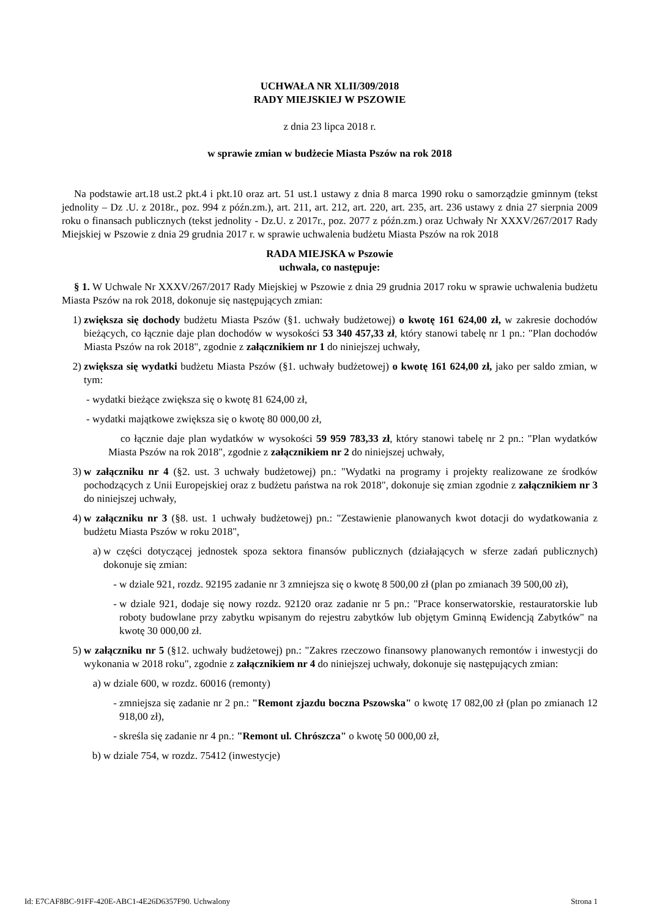UCHWAŁA NR XLII/309/2018
RADY MIEJSKIEJ W PSZOWIE
z dnia 23 lipca 2018 r.
w sprawie zmian w budżecie Miasta Pszów na rok 2018
Na podstawie art.18 ust.2 pkt.4 i pkt.10 oraz art. 51 ust.1 ustawy z dnia 8 marca 1990 roku o samorządzie gminnym (tekst jednolity – Dz .U. z 2018r., poz. 994 z późn.zm.), art. 211, art. 212, art. 220, art. 235, art. 236 ustawy z dnia 27 sierpnia 2009 roku o finansach publicznych (tekst jednolity - Dz.U. z 2017r., poz. 2077 z późn.zm.) oraz Uchwały Nr XXXV/267/2017 Rady Miejskiej w Pszowie z dnia 29 grudnia 2017 r. w sprawie uchwalenia budżetu Miasta Pszów na rok 2018
RADA MIEJSKA w Pszowie
uchwala, co następuje:
§ 1. W Uchwale Nr XXXV/267/2017 Rady Miejskiej w Pszowie z dnia 29 grudnia 2017 roku w sprawie uchwalenia budżetu Miasta Pszów na rok 2018, dokonuje się następujących zmian:
1) zwiększa się dochody budżetu Miasta Pszów (§1. uchwały budżetowej) o kwotę 161 624,00 zł, w zakresie dochodów bieżących, co łącznie daje plan dochodów w wysokości 53 340 457,33 zł, który stanowi tabelę nr 1 pn.: "Plan dochodów Miasta Pszów na rok 2018", zgodnie z załącznikiem nr 1 do niniejszej uchwały,
2) zwiększa się wydatki budżetu Miasta Pszów (§1. uchwały budżetowej) o kwotę 161 624,00 zł, jako per saldo zmian, w tym:
- wydatki bieżące zwiększa się o kwotę 81 624,00 zł,
- wydatki majątkowe zwiększa się o kwotę 80 000,00 zł,
co łącznie daje plan wydatków w wysokości 59 959 783,33 zł, który stanowi tabelę nr 2 pn.: "Plan wydatków Miasta Pszów na rok 2018", zgodnie z załącznikiem nr 2 do niniejszej uchwały,
3) w załączniku nr 4 (§2. ust. 3 uchwały budżetowej) pn.: "Wydatki na programy i projekty realizowane ze środków pochodzących z Unii Europejskiej oraz z budżetu państwa na rok 2018", dokonuje się zmian zgodnie z załącznikiem nr 3 do niniejszej uchwały,
4) w załączniku nr 3 (§8. ust. 1 uchwały budżetowej) pn.: "Zestawienie planowanych kwot dotacji do wydatkowania z budżetu Miasta Pszów w roku 2018",
a) w części dotyczącej jednostek spoza sektora finansów publicznych (działających w sferze zadań publicznych) dokonuje się zmian:
- w dziale 921, rozdz. 92195 zadanie nr 3 zmniejsza się o kwotę 8 500,00 zł (plan po zmianach 39 500,00 zł),
- w dziale 921, dodaje się nowy rozdz. 92120 oraz zadanie nr 5 pn.: "Prace konserwatorskie, restauratorskie lub roboty budowlane przy zabytku wpisanym do rejestru zabytków lub objętym Gminną Ewidencją Zabytków" na kwotę 30 000,00 zł.
5) w załączniku nr 5 (§12. uchwały budżetowej) pn.: "Zakres rzeczowo finansowy planowanych remontów i inwestycji do wykonania w 2018 roku", zgodnie z załącznikiem nr 4 do niniejszej uchwały, dokonuje się następujących zmian:
a) w dziale 600, w rozdz. 60016 (remonty)
- zmniejsza się zadanie nr 2 pn.: "Remont zjazdu boczna Pszowska" o kwotę 17 082,00 zł (plan po zmianach 12 918,00 zł),
- skreśla się zadanie nr 4 pn.: "Remont ul. Chrószcza" o kwotę 50 000,00 zł,
b) w dziale 754, w rozdz. 75412 (inwestycje)
Id: E7CAF8BC-91FF-420E-ABC1-4E26D6357F90. Uchwalony Strona 1